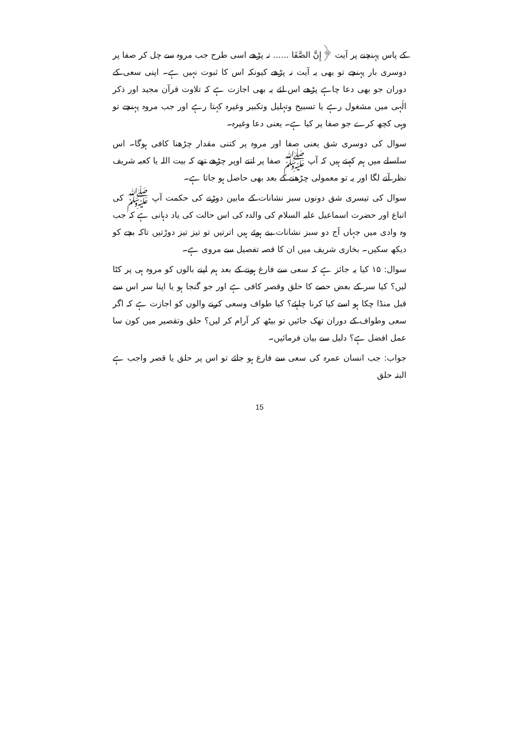کے پاس پہنچنے پر آیت ﴿إِنَّ الصَّفَا ...... نہ پڑھے اسی طرح جب مروہ سے چل کر صفا پر دوسری بار پہنچے تو بھی یہ آیت نہ پڑھے کیونکہ اس کا ثبوت نہیں ہے۔ اپنی سعی کے دوران جو بھی دعا چاہے پڑھے اس لئے یہ بھی اجازت ہے کہ تلاوت قرآن مجید اور ذکر الٰہی میں مشغول رہے یا تسبیح وتہلیل وتکبیر وغیرہ کہتا رہے اور جب مروہ پہنچے تو وہی کچھ کرے جو صفا پر کیا ہے۔ یعنی دعا وغیرہ۔
سوال کی دوسری شق یعنی صفا اور مروہ پر کتنی مقدار چڑھنا کافی ہوگا۔ اس سلسلے میں ہم کہتے ہیں کہ آپ ﷺ صفا پر اتنے اوپر چڑھے تھے کہ بیت اللہ یا کعبہ شریف نظر آنے لگا اور یہ تو معمولی چڑھنے کے بعد بھی حاصل ہو جاتا ہے۔
سوال کی تیسری شق دونوں سبز نشانات کے مابین دوڑنے کی حکمت آپ ﷺ کی اتباع اور حضرت اسماعیل علیہ السلام کی والدہ کی اس حالت کی یاد دہانی ہے کہ جب وہ وادی میں جہاں آج دو سبز نشانات بنے ہوئے ہیں اترتیں تو تیز تیز دوڑتیں تاکہ بچے کو دیکھ سکیں۔ بخاری شریف میں ان کا قصہ تفصیل سے مروی ہے۔
سوال: ۱۵ کیا یہ جائز ہے کہ سعی سے فارغ ہونے کے بعد ہم اپنے بالوں کو مروہ ہی پر کٹا لیں؟ کیا سر کے بعض حصے کا حلق وقصر کافی ہے اور جو گنجا ہو یا اپنا سر اس سے قبل منڈا چکا ہو اسے کیا کرنا چاہئے؟ کیا طواف وسعی کرنے والوں کو اجازت ہے کہ اگر سعی وطواف کے دوران تھک جائیں تو بیٹھ کر آرام کر لیں؟ حلق وتقصیر میں کون سا عمل افضل ہے؟ دلیل سے بیان فرمائیں۔
جواب: جب انسان عمرہ کی سعی سے فارغ ہو جائے تو اس پر حلق یا قصر واجب ہے البتہ حلق
15